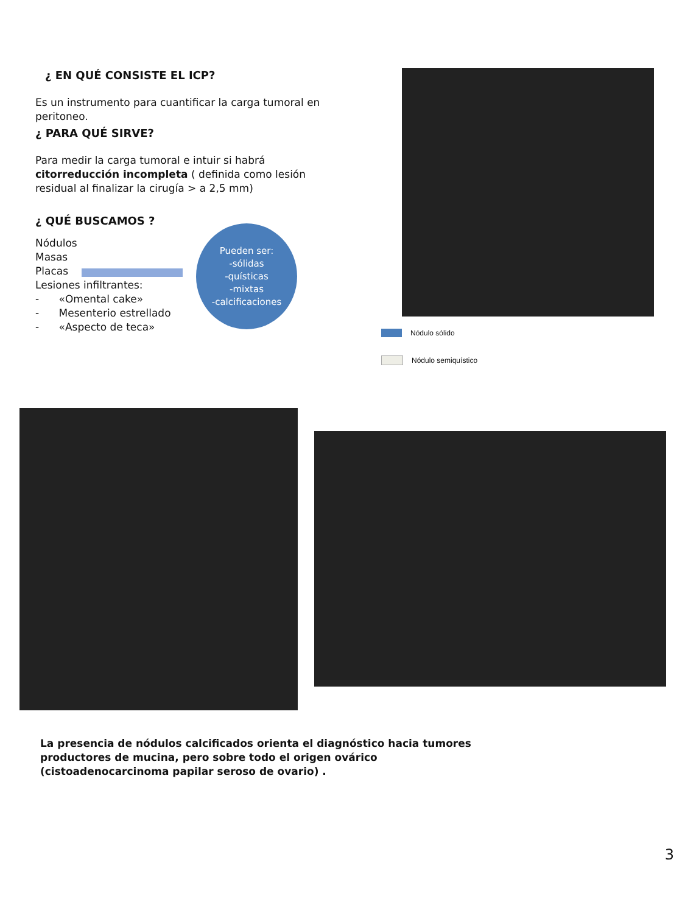¿ EN QUÉ CONSISTE EL ICP?
Es un instrumento para cuantificar la carga tumoral en peritoneo.
¿ PARA QUÉ SIRVE?
Para medir la carga tumoral e intuir si habrá citorreducción incompleta ( definida como lesión residual al finalizar la cirugía > a 2,5 mm)
¿ QUÉ BUSCAMOS ?
Nódulos
Masas
Placas
Lesiones infiltrantes:
- «Omental cake»
- Mesenterio estrellado
- «Aspecto de teca»
Pueden ser:
-sólidas
-quísticas
-mixtas
-calcificaciones
Nódulo sólido
Nódulo semiquístico
La presencia de nódulos calcificados orienta el diagnóstico hacia tumores productores de mucina, pero sobre todo el origen ovárico (cistoadenocarcinoma papilar seroso de ovario) .
3